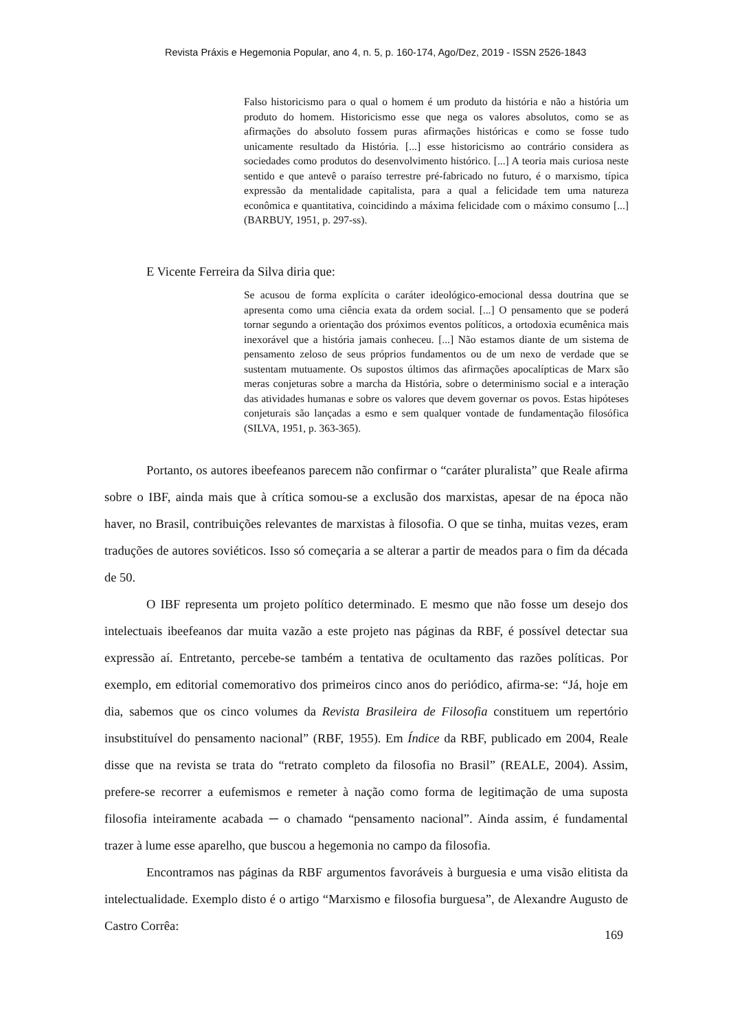Revista Práxis e Hegemonia Popular, ano 4, n. 5, p. 160-174, Ago/Dez, 2019 - ISSN 2526-1843
Falso historicismo para o qual o homem é um produto da história e não a história um produto do homem. Historicismo esse que nega os valores absolutos, como se as afirmações do absoluto fossem puras afirmações históricas e como se fosse tudo unicamente resultado da História. [...] esse historicismo ao contrário considera as sociedades como produtos do desenvolvimento histórico. [...] A teoria mais curiosa neste sentido e que antevê o paraíso terrestre pré-fabricado no futuro, é o marxismo, típica expressão da mentalidade capitalista, para a qual a felicidade tem uma natureza econômica e quantitativa, coincidindo a máxima felicidade com o máximo consumo [...] (BARBUY, 1951, p. 297-ss).
E Vicente Ferreira da Silva diria que:
Se acusou de forma explícita o caráter ideológico-emocional dessa doutrina que se apresenta como uma ciência exata da ordem social. [...] O pensamento que se poderá tornar segundo a orientação dos próximos eventos políticos, a ortodoxia ecumênica mais inexorável que a história jamais conheceu. [...] Não estamos diante de um sistema de pensamento zeloso de seus próprios fundamentos ou de um nexo de verdade que se sustentam mutuamente. Os supostos últimos das afirmações apocalípticas de Marx são meras conjeturas sobre a marcha da História, sobre o determinismo social e a interação das atividades humanas e sobre os valores que devem governar os povos. Estas hipóteses conjeturais são lançadas a esmo e sem qualquer vontade de fundamentação filosófica (SILVA, 1951, p. 363-365).
Portanto, os autores ibeefeanos parecem não confirmar o “caráter pluralista” que Reale afirma sobre o IBF, ainda mais que à crítica somou-se a exclusão dos marxistas, apesar de na época não haver, no Brasil, contribuições relevantes de marxistas à filosofia. O que se tinha, muitas vezes, eram traduções de autores soviéticos. Isso só começaria a se alterar a partir de meados para o fim da década de 50.
O IBF representa um projeto político determinado. E mesmo que não fosse um desejo dos intelectuais ibeefeanos dar muita vazão a este projeto nas páginas da RBF, é possível detectar sua expressão aí. Entretanto, percebe-se também a tentativa de ocultamento das razões políticas. Por exemplo, em editorial comemorativo dos primeiros cinco anos do periódico, afirma-se: “Já, hoje em dia, sabemos que os cinco volumes da Revista Brasileira de Filosofia constituem um repertório insubstituível do pensamento nacional” (RBF, 1955). Em Índice da RBF, publicado em 2004, Reale disse que na revista se trata do “retrato completo da filosofia no Brasil” (REALE, 2004). Assim, prefere-se recorrer a eufemismos e remeter à nação como forma de legitimação de uma suposta filosofia inteiramente acabada ─ o chamado “pensamento nacional”. Ainda assim, é fundamental trazer à lume esse aparelho, que buscou a hegemonia no campo da filosofia.
Encontramos nas páginas da RBF argumentos favoráveis à burguesia e uma visão elitista da intelectualidade. Exemplo disto é o artigo “Marxismo e filosofia burguesa”, de Alexandre Augusto de Castro Corrêa:
169